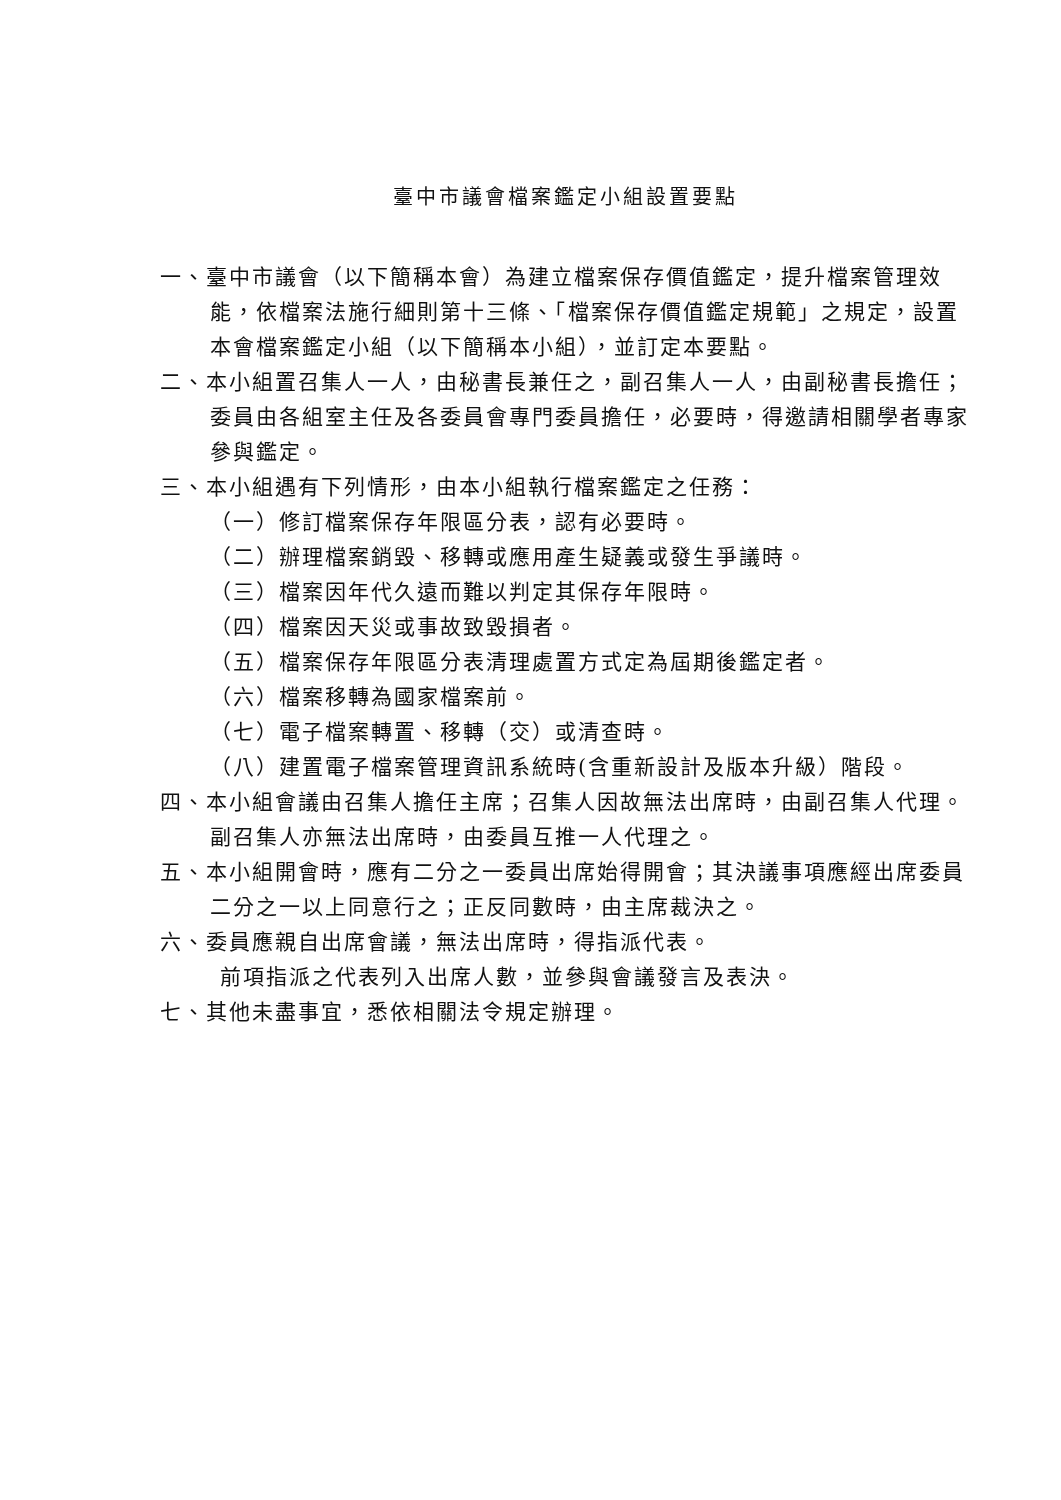臺中市議會檔案鑑定小組設置要點
一、臺中市議會（以下簡稱本會）為建立檔案保存價值鑑定，提升檔案管理效能，依檔案法施行細則第十三條、「檔案保存價值鑑定規範」之規定，設置本會檔案鑑定小組（以下簡稱本小組），並訂定本要點。
二、本小組置召集人一人，由秘書長兼任之，副召集人一人，由副秘書長擔任；委員由各組室主任及各委員會專門委員擔任，必要時，得邀請相關學者專家參與鑑定。
三、本小組遇有下列情形，由本小組執行檔案鑑定之任務：
（一）修訂檔案保存年限區分表，認有必要時。
（二）辦理檔案銷毀、移轉或應用產生疑義或發生爭議時。
（三）檔案因年代久遠而難以判定其保存年限時。
（四）檔案因天災或事故致毀損者。
（五）檔案保存年限區分表清理處置方式定為屆期後鑑定者。
（六）檔案移轉為國家檔案前。
（七）電子檔案轉置、移轉（交）或清查時。
（八）建置電子檔案管理資訊系統時(含重新設計及版本升級）階段。
四、本小組會議由召集人擔任主席；召集人因故無法出席時，由副召集人代理。副召集人亦無法出席時，由委員互推一人代理之。
五、本小組開會時，應有二分之一委員出席始得開會；其決議事項應經出席委員二分之一以上同意行之；正反同數時，由主席裁決之。
六、委員應親自出席會議，無法出席時，得指派代表。
前項指派之代表列入出席人數，並參與會議發言及表決。
七、其他未盡事宜，悉依相關法令規定辦理。